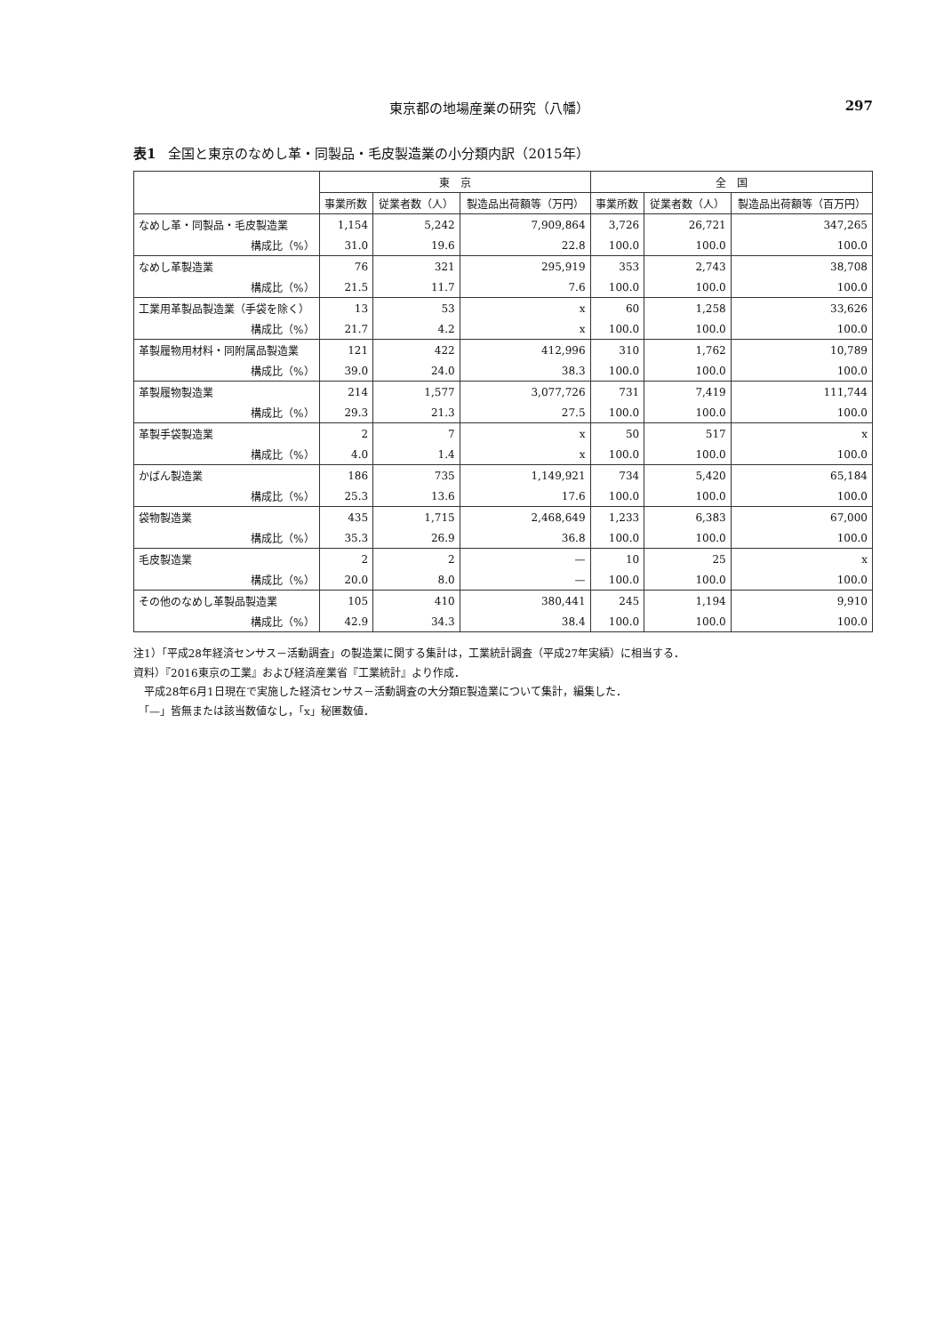東京都の地場産業の研究（八幡） 297
表1 全国と東京のなめし革・同製品・毛皮製造業の小分類内訳（2015年）
| | 東 京 | | | 全 国 | | |
| --- | --- | --- | --- | --- | --- | --- |
| | 事業所数 | 従業者数（人） | 製造品出荷額等（万円） | 事業所数 | 従業者数（人） | 製造品出荷額等（百万円） |
| なめし革・同製品・毛皮製造業 | 1,154 | 5,242 | 7,909,864 | 3,726 | 26,721 | 347,265 |
| 構成比（%） | 31.0 | 19.6 | 22.8 | 100.0 | 100.0 | 100.0 |
| なめし革製造業 | 76 | 321 | 295,919 | 353 | 2,743 | 38,708 |
| 構成比（%） | 21.5 | 11.7 | 7.6 | 100.0 | 100.0 | 100.0 |
| 工業用革製品製造業（手袋を除く） | 13 | 53 | x | 60 | 1,258 | 33,626 |
| 構成比（%） | 21.7 | 4.2 | x | 100.0 | 100.0 | 100.0 |
| 革製履物用材料・同附属品製造業 | 121 | 422 | 412,996 | 310 | 1,762 | 10,789 |
| 構成比（%） | 39.0 | 24.0 | 38.3 | 100.0 | 100.0 | 100.0 |
| 革製履物製造業 | 214 | 1,577 | 3,077,726 | 731 | 7,419 | 111,744 |
| 構成比（%） | 29.3 | 21.3 | 27.5 | 100.0 | 100.0 | 100.0 |
| 革製手袋製造業 | 2 | 7 | x | 50 | 517 | x |
| 構成比（%） | 4.0 | 1.4 | x | 100.0 | 100.0 | 100.0 |
| かばん製造業 | 186 | 735 | 1,149,921 | 734 | 5,420 | 65,184 |
| 構成比（%） | 25.3 | 13.6 | 17.6 | 100.0 | 100.0 | 100.0 |
| 袋物製造業 | 435 | 1,715 | 2,468,649 | 1,233 | 6,383 | 67,000 |
| 構成比（%） | 35.3 | 26.9 | 36.8 | 100.0 | 100.0 | 100.0 |
| 毛皮製造業 | 2 | 2 | — | 10 | 25 | x |
| 構成比（%） | 20.0 | 8.0 | — | 100.0 | 100.0 | 100.0 |
| その他のなめし革製品製造業 | 105 | 410 | 380,441 | 245 | 1,194 | 9,910 |
| 構成比（%） | 42.9 | 34.3 | 38.4 | 100.0 | 100.0 | 100.0 |
注1）「平成28年経済センサス－活動調査」の製造業に関する集計は，工業統計調査（平成27年実績）に相当する．
資料）『2016東京の工業』および経済産業省『工業統計』より作成．
　平成28年6月1日現在で実施した経済センサス－活動調査の大分類E製造業について集計，編集した．
　「—」皆無または該当数値なし，「x」秘匿数値．